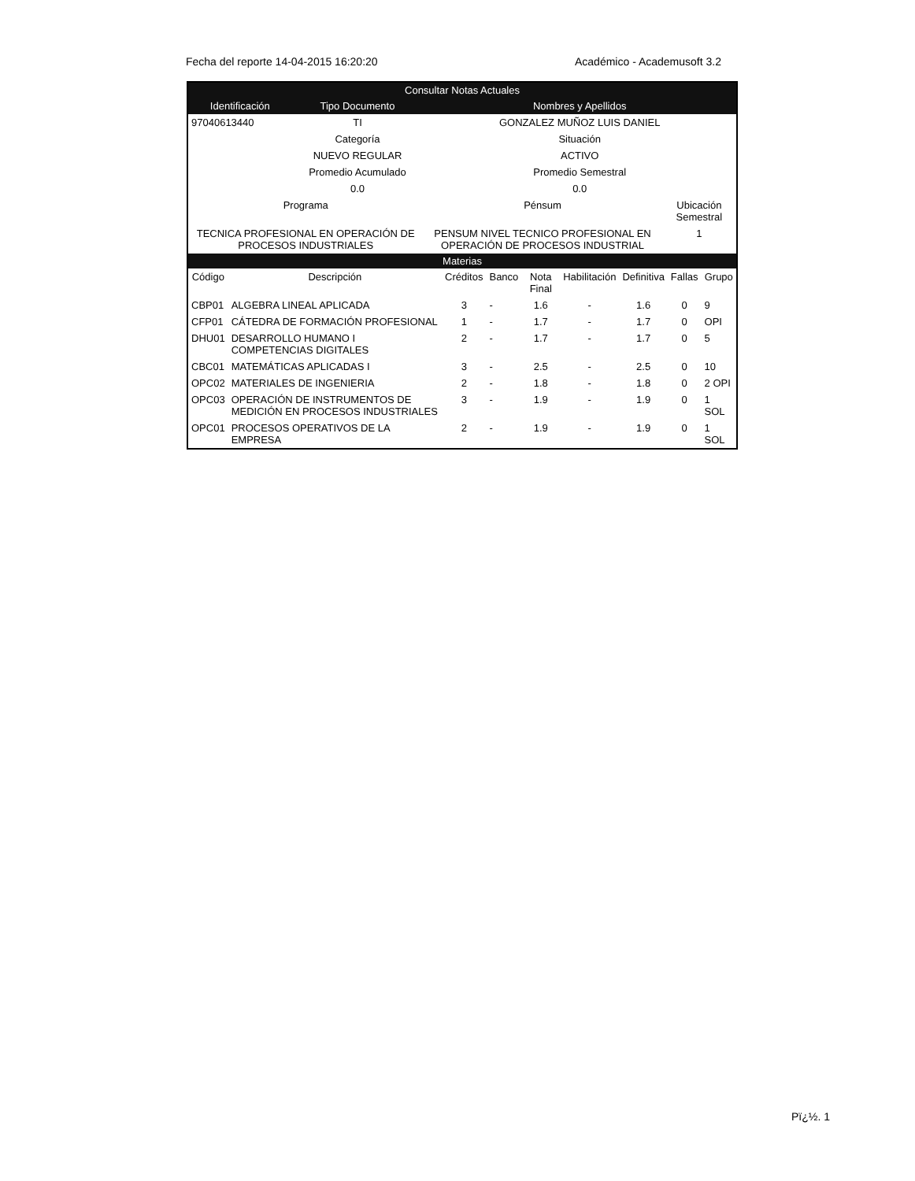Fecha del reporte 14-04-2015 16:20:20 Académico - Academusoft 3.2
Consultar Notas Actuales
| Identificación | Tipo Documento | Nombres y Apellidos | |
| --- | --- | --- | --- |
| 97040613440 | TI | GONZALEZ MUÑOZ LUIS DANIEL | |
| | Categoría | Situación | |
| | NUEVO REGULAR | ACTIVO | |
| | Promedio Acumulado | Promedio Semestral | |
| | 0.0 | 0.0 | |
| Programa | | Pénsum | Ubicación Semestral |
| TECNICA PROFESIONAL EN OPERACIÓN DE PROCESOS INDUSTRIALES | | PENSUM NIVEL TECNICO PROFESIONAL EN OPERACIÓN DE PROCESOS INDUSTRIAL | 1 |
Materias
| Código | Descripción | Créditos | Banco | Nota Final | Habilitación | Definitiva | Fallas | Grupo |
| --- | --- | --- | --- | --- | --- | --- | --- | --- |
| CBP01 | ALGEBRA LINEAL APLICADA | 3 | - | 1.6 | - | 1.6 | 0 | 9 |
| CFP01 | CÁTEDRA DE FORMACIÓN PROFESIONAL | 1 | - | 1.7 | - | 1.7 | 0 | OPI |
| DHU01 | DESARROLLO HUMANO I COMPETENCIAS DIGITALES | 2 | - | 1.7 | - | 1.7 | 0 | 5 |
| CBC01 | MATEMÁTICAS APLICADAS I | 3 | - | 2.5 | - | 2.5 | 0 | 10 |
| OPC02 | MATERIALES DE INGENIERIA | 2 | - | 1.8 | - | 1.8 | 0 | 2 OPI |
| OPC03 | OPERACIÓN DE INSTRUMENTOS DE MEDICIÓN EN PROCESOS INDUSTRIALES | 3 | - | 1.9 | - | 1.9 | 0 | 1 SOL |
| OPC01 | PROCESOS OPERATIVOS DE LA EMPRESA | 2 | - | 1.9 | - | 1.9 | 0 | 1 SOL |
Pï¿½. 1